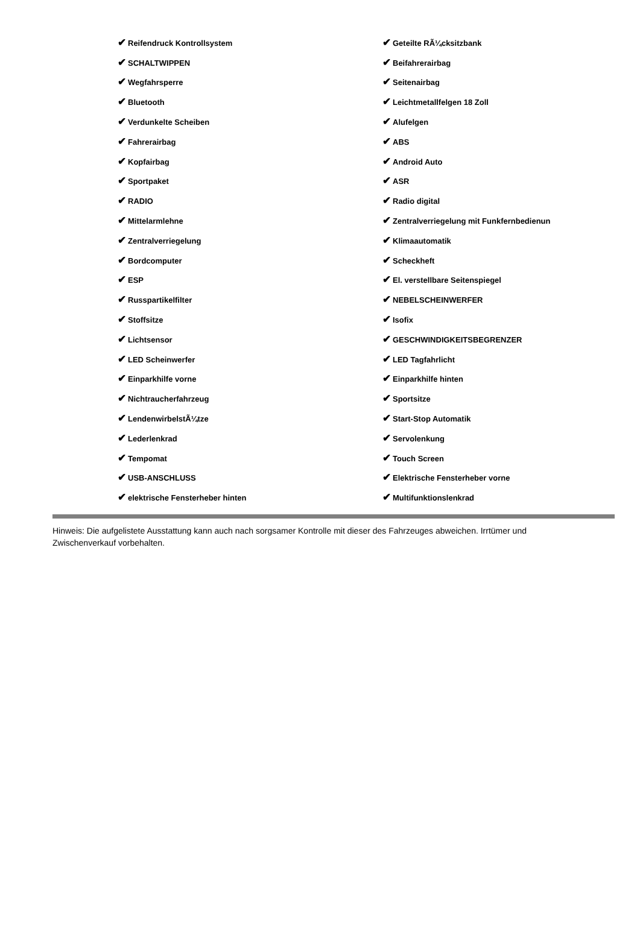| ✔ Reifendruck Kontrollsystem | ✔ Geteilte RÃ¼cksitzbank |
| ✔ SCHALTWIPPEN | ✔ Beifahrerairbag |
| ✔ Wegfahrsperre | ✔ Seitenairbag |
| ✔ Bluetooth | ✔ Leichtmetallfelgen 18 Zoll |
| ✔ Verdunkelte Scheiben | ✔ Alufelgen |
| ✔ Fahrerairbag | ✔ ABS |
| ✔ Kopfairbag | ✔ Android Auto |
| ✔ Sportpaket | ✔ ASR |
| ✔ RADIO | ✔ Radio digital |
| ✔ Mittelarmlehne | ✔ Zentralverriegelung mit Funkfernbedienun |
| ✔ Zentralverriegelung | ✔ Klimaautomatik |
| ✔ Bordcomputer | ✔ Scheckheft |
| ✔ ESP | ✔ El. verstellbare Seitenspiegel |
| ✔ Russpartikelfilter | ✔ NEBELSCHEINWERFER |
| ✔ Stoffsitze | ✔ Isofix |
| ✔ Lichtsensor | ✔ GESCHWINDIGKEITSBEGRENZER |
| ✔ LED Scheinwerfer | ✔ LED Tagfahrlicht |
| ✔ Einparkhilfe vorne | ✔ Einparkhilfe hinten |
| ✔ Nichtraucherfahrzeug | ✔ Sportsitze |
| ✔ LendenwirbelstÃ¼tze | ✔ Start-Stop Automatik |
| ✔ Lederlenkrad | ✔ Servolenkung |
| ✔ Tempomat | ✔ Touch Screen |
| ✔ USB-ANSCHLUSS | ✔ Elektrische Fensterheber vorne |
| ✔ elektrische Fensterheber hinten | ✔ Multifunktionslenkrad |
Hinweis: Die aufgelistete Ausstattung kann auch nach sorgsamer Kontrolle mit dieser des Fahrzeuges abweichen. Irrtümer und Zwischenverkauf vorbehalten.